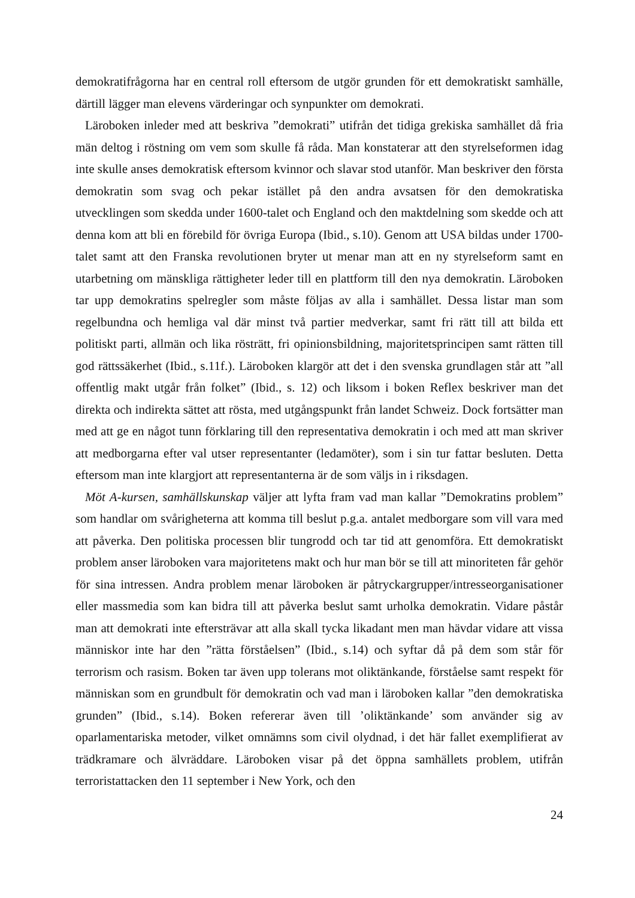demokratifrågorna har en central roll eftersom de utgör grunden för ett demokratiskt samhälle, därtill lägger man elevens värderingar och synpunkter om demokrati.
Läroboken inleder med att beskriva ”demokrati” utifrån det tidiga grekiska samhället då fria män deltog i röstning om vem som skulle få råda. Man konstaterar att den styrelseformen idag inte skulle anses demokratisk eftersom kvinnor och slavar stod utanför. Man beskriver den första demokratin som svag och pekar istället på den andra avsatsen för den demokratiska utvecklingen som skedda under 1600-talet och England och den maktdelning som skedde och att denna kom att bli en förebild för övriga Europa (Ibid., s.10). Genom att USA bildas under 1700-talet samt att den Franska revolutionen bryter ut menar man att en ny styrelseform samt en utarbetning om mänskliga rättigheter leder till en plattform till den nya demokratin. Läroboken tar upp demokratins spelregler som måste följas av alla i samhället. Dessa listar man som regelbundna och hemliga val där minst två partier medverkar, samt fri rätt till att bilda ett politiskt parti, allmän och lika rösträtt, fri opinionsbildning, majoritetsprincipen samt rätten till god rättssäkerhet (Ibid., s.11f.). Läroboken klargör att det i den svenska grundlagen står att ”all offentlig makt utgår från folket” (Ibid., s. 12) och liksom i boken Reflex beskriver man det direkta och indirekta sättet att rösta, med utgångspunkt från landet Schweiz. Dock fortsätter man med att ge en något tunn förklaring till den representativa demokratin i och med att man skriver att medborgarna efter val utser representanter (ledamöter), som i sin tur fattar besluten. Detta eftersom man inte klargjort att representanterna är de som väljs in i riksdagen.
Möt A-kursen, samhällskunskap väljer att lyfta fram vad man kallar ”Demokratins problem” som handlar om svårigheterna att komma till beslut p.g.a. antalet medborgare som vill vara med att påverka. Den politiska processen blir tungrodd och tar tid att genomföra. Ett demokratiskt problem anser läroboken vara majoritetens makt och hur man bör se till att minoriteten får gehör för sina intressen. Andra problem menar läroboken är påtryckargrupper/intresseorganisationer eller massmedia som kan bidra till att påverka beslut samt urholka demokratin. Vidare påstår man att demokrati inte eftersträvar att alla skall tycka likadant men man hävdar vidare att vissa människor inte har den ”rätta förståelsen” (Ibid., s.14) och syftar då på dem som står för terrorism och rasism. Boken tar även upp tolerans mot oliktänkande, förståelse samt respekt för människan som en grundbult för demokratin och vad man i läroboken kallar ”den demokratiska grunden” (Ibid., s.14). Boken refererar även till ’oliktänkande’ som använder sig av oparlamentariska metoder, vilket omnämns som civil olydnad, i det här fallet exemplifierat av trädkramare och älvräddare. Läroboken visar på det öppna samhällets problem, utifrån terroristattacken den 11 september i New York, och den
24